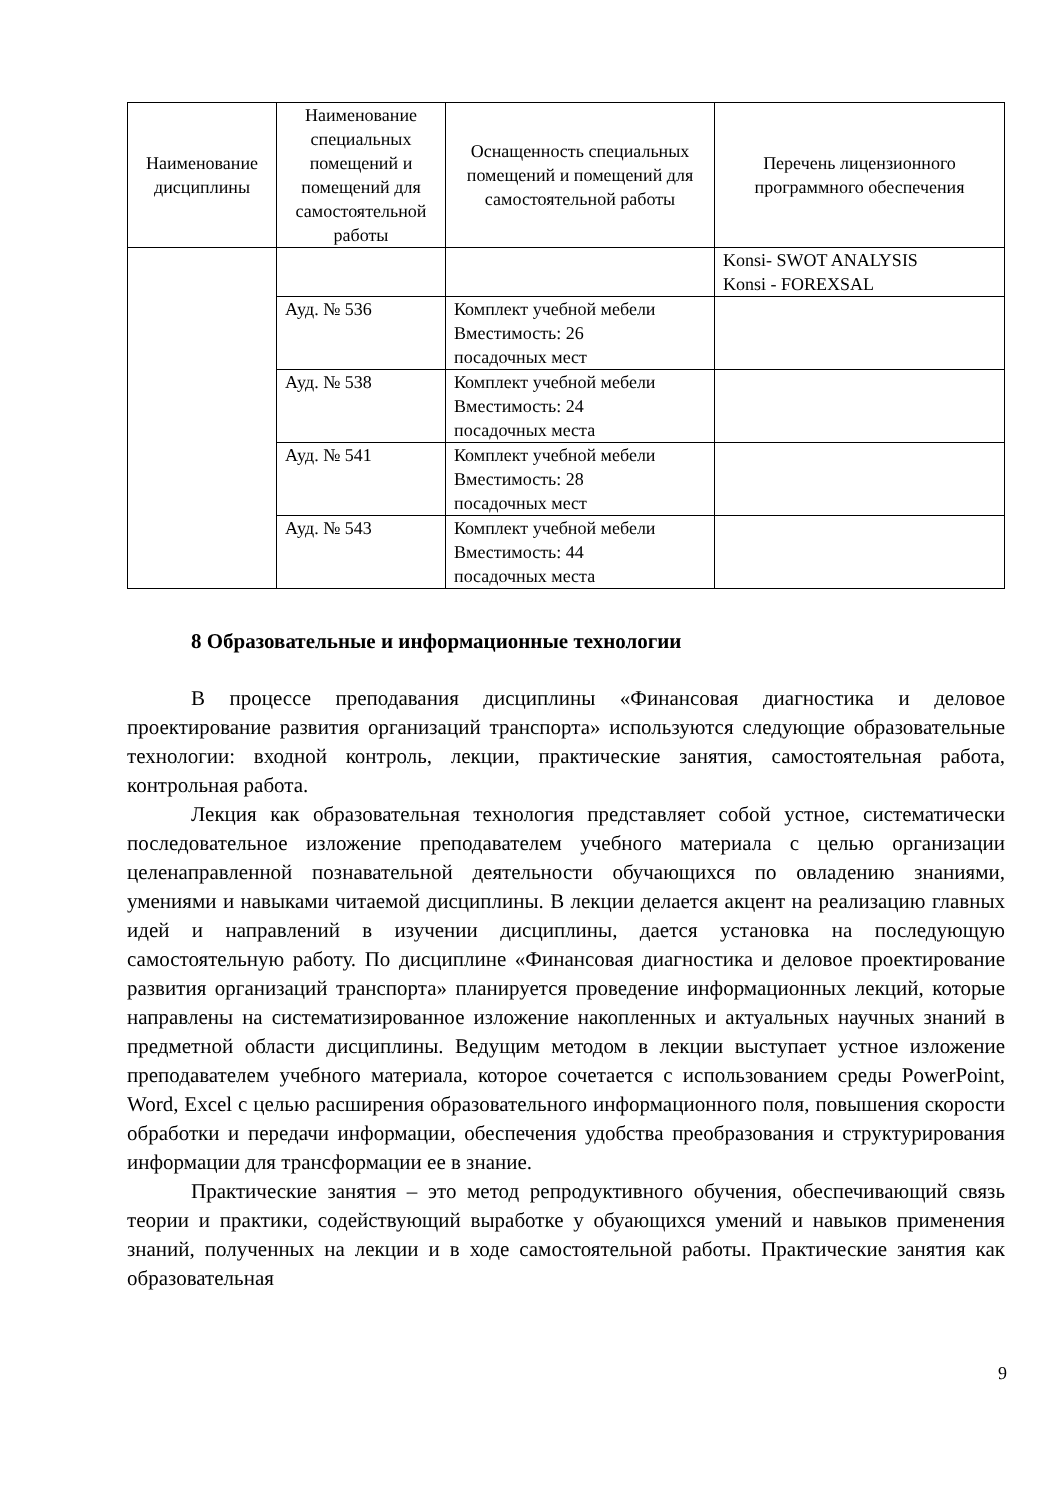| Наименование дисциплины | Наименование специальных помещений и помещений для самостоятельной работы | Оснащенность специальных помещений и помещений для самостоятельной работы | Перечень лицензионного программного обеспечения |
| --- | --- | --- | --- |
| | | | Konsi- SWOT ANALYSIS Konsi - FOREXSAL |
| | Ауд. № 536 | Комплект учебной мебели Вместимость: 26 посадочных мест | |
| | Ауд. № 538 | Комплект учебной мебели Вместимость: 24 посадочных места | |
| | Ауд. № 541 | Комплект учебной мебели Вместимость: 28 посадочных мест | |
| | Ауд. № 543 | Комплект учебной мебели Вместимость: 44 посадочных места | |
8 Образовательные и информационные технологии
В процессе преподавания дисциплины «Финансовая диагностика и деловое проектирование развития организаций транспорта» используются следующие образовательные технологии: входной контроль, лекции, практические занятия, самостоятельная работа, контрольная работа.
Лекция как образовательная технология представляет собой устное, систематически последовательное изложение преподавателем учебного материала с целью организации целенаправленной познавательной деятельности обучающихся по овладению знаниями, умениями и навыками читаемой дисциплины. В лекции делается акцент на реализацию главных идей и направлений в изучении дисциплины, дается установка на последующую самостоятельную работу. По дисциплине «Финансовая диагностика и деловое проектирование развития организаций транспорта» планируется проведение информационных лекций, которые направлены на систематизированное изложение накопленных и актуальных научных знаний в предметной области дисциплины. Ведущим методом в лекции выступает устное изложение преподавателем учебного материала, которое сочетается с использованием среды PowerPoint, Word, Excel с целью расширения образовательного информационного поля, повышения скорости обработки и передачи информации, обеспечения удобства преобразования и структурирования информации для трансформации ее в знание.
Практические занятия – это метод репродуктивного обучения, обеспечивающий связь теории и практики, содействующий выработке у обуающихся умений и навыков применения знаний, полученных на лекции и в ходе самостоятельной работы. Практические занятия как образовательная
9